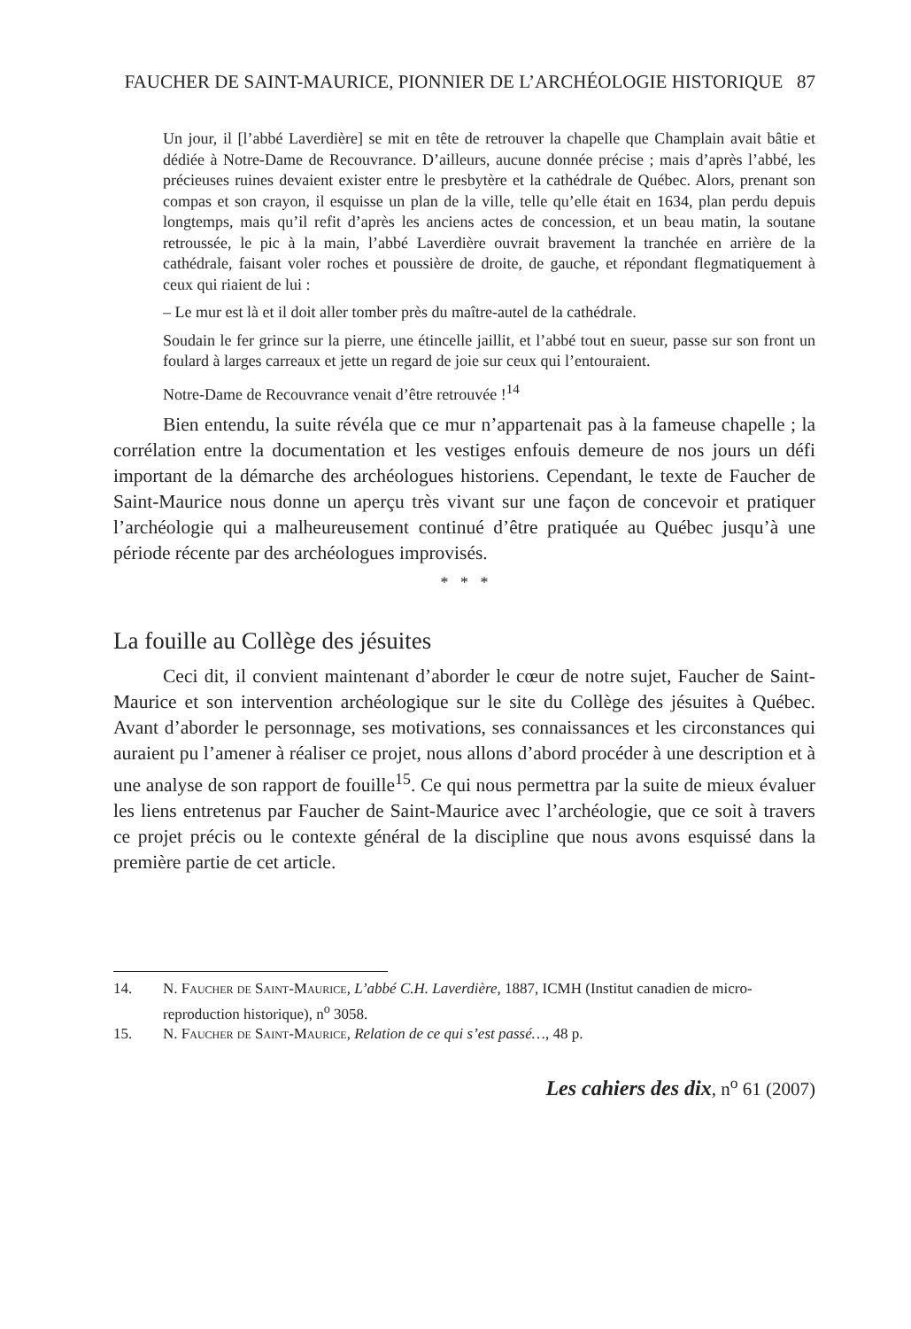FAUCHER DE SAINT-MAURICE, PIONNIER DE L’ARCHÉOLOGIE HISTORIQUE 87
Un jour, il [l’abbé Laverdière] se mit en tête de retrouver la chapelle que Champlain avait bâtie et dédiée à Notre-Dame de Recouvrance. D’ailleurs, aucune donnée précise ; mais d’après l’abbé, les précieuses ruines devaient exister entre le presbytère et la cathédrale de Québec. Alors, prenant son compas et son crayon, il esquisse un plan de la ville, telle qu’elle était en 1634, plan perdu depuis longtemps, mais qu’il refit d’après les anciens actes de concession, et un beau matin, la soutane retroussée, le pic à la main, l’abbé Laverdière ouvrait bravement la tranchée en arrière de la cathédrale, faisant voler roches et poussière de droite, de gauche, et répondant flegmatiquement à ceux qui riaient de lui :
– Le mur est là et il doit aller tomber près du maître-autel de la cathédrale.
Soudain le fer grince sur la pierre, une étincelle jaillit, et l’abbé tout en sueur, passe sur son front un foulard à larges carreaux et jette un regard de joie sur ceux qui l’entouraient.
Notre-Dame de Recouvrance venait d’être retrouvée !<sup>14</sup>
Bien entendu, la suite révéla que ce mur n’appartenait pas à la fameuse chapelle ; la corrélation entre la documentation et les vestiges enfouis demeure de nos jours un défi important de la démarche des archéologues historiens. Cependant, le texte de Faucher de Saint-Maurice nous donne un aperçu très vivant sur une façon de concevoir et pratiquer l’archéologie qui a malheureusement continué d’être pratiquée au Québec jusqu’à une période récente par des archéologues improvisés.
* * *
La fouille au Collège des jésuites
Ceci dit, il convient maintenant d’aborder le cœur de notre sujet, Faucher de Saint-Maurice et son intervention archéologique sur le site du Collège des jésuites à Québec. Avant d’aborder le personnage, ses motivations, ses connaissances et les circonstances qui auraient pu l’amener à réaliser ce projet, nous allons d’abord procéder à une description et à une analyse de son rapport de fouille<sup>15</sup>. Ce qui nous permettra par la suite de mieux évaluer les liens entretenus par Faucher de Saint-Maurice avec l’archéologie, que ce soit à travers ce projet précis ou le contexte général de la discipline que nous avons esquissé dans la première partie de cet article.
14. N. Faucher de Saint-Maurice, L’abbé C.H. Laverdière, 1887, ICMH (Institut canadien de micro-reproduction historique), n<sup>o</sup> 3058.
15. N. Faucher de Saint-Maurice, Relation de ce qui s’est passé…, 48 p.
Les cahiers des dix, n<sup>o</sup> 61 (2007)